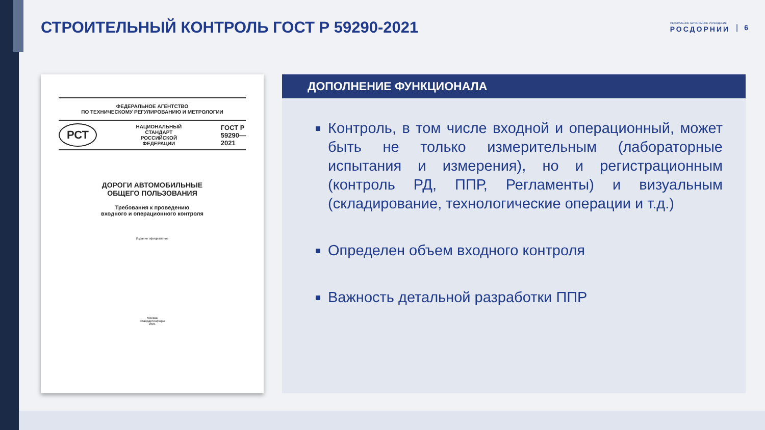СТРОИТЕЛЬНЫЙ КОНТРОЛЬ ГОСТ Р 59290-2021
ФЕДЕРАЛЬНОЕ АВТОНОМНОЕ УЧРЕЖДЕНИЕ
РОСДОРНИИ
| 6
ФЕДЕРАЛЬНОЕ АГЕНТСТВО
ПО ТЕХНИЧЕСКОМУ РЕГУЛИРОВАНИЮ И МЕТРОЛОГИИ
РСТ НАЦИОНАЛЬНЫЙ
СТАНДАРТ
РОССИЙСКОЙ
ФЕДЕРАЦИИ ГОСТ Р
59290—
2021
ДОРОГИ АВТОМОБИЛЬНЫЕ
ОБЩЕГО ПОЛЬЗОВАНИЯ
Требования к проведению
входного и операционного контроля
Издание официальное
Москва
Стандартинформ
2021
ДОПОЛНЕНИЕ ФУНКЦИОНАЛА
Контроль, в том числе входной и операционный, может быть не только измерительным (лабораторные испытания и измерения), но и регистрационным (контроль РД, ППР, Регламенты) и визуальным (складирование, технологические операции и т.д.)
Определен объем входного контроля
Важность детальной разработки ППР